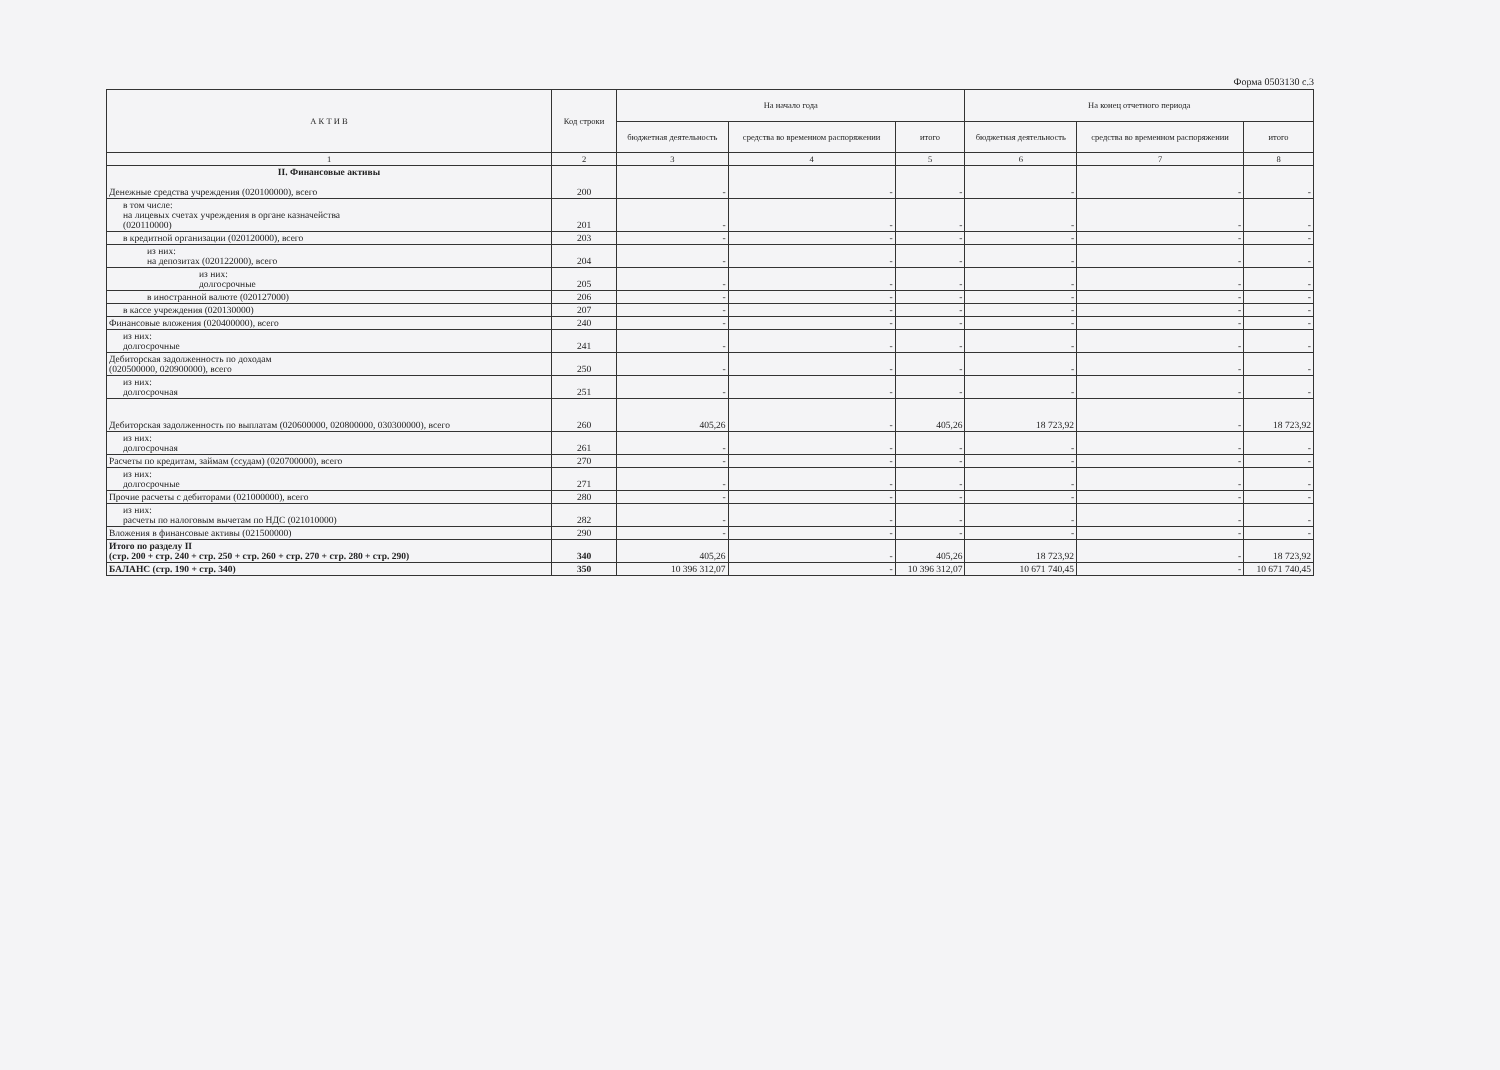Форма 0503130 с.3
| А К Т И В | Код строки | На начало года | | | На конец отчетного периода | | |
| --- | --- | --- | --- | --- | --- | --- | --- |
| | | бюджетная деятельность | средства во временном распоряжении | итого | бюджетная деятельность | средства во временном распоряжении | итого |
| 1 | 2 | 3 | 4 | 5 | 6 | 7 | 8 |
| II. Финансовые активы Денежные средства учреждения (020100000), всего | 200 | - | - | - | - | - | - |
| в том числе: на лицевых счетах учреждения в органе казначейства (020110000) | 201 | - | - | - | - | - | - |
| в кредитной организации (020120000), всего | 203 | - | - | - | - | - | - |
| из них: на депозитах (020122000), всего | 204 | - | - | - | - | - | - |
| из них: долгосрочные | 205 | - | - | - | - | - | - |
| в иностранной валюте (020127000) | 206 | - | - | - | - | - | - |
| в кассе учреждения (020130000) | 207 | - | - | - | - | - | - |
| Финансовые вложения (020400000), всего | 240 | - | - | - | - | - | - |
| из них: долгосрочные | 241 | - | - | - | - | - | - |
| Дебиторская задолженность по доходам (020500000, 020900000), всего | 250 | - | - | - | - | - | - |
| из них: долгосрочная | 251 | - | - | - | - | - | - |
| Дебиторская задолженность по выплатам (020600000, 020800000, 030300000), всего | 260 | 405,26 | - | 405,26 | 18 723,92 | - | 18 723,92 |
| из них: долгосрочная | 261 | - | - | - | - | - | - |
| Расчеты по кредитам, займам (ссудам) (020700000), всего | 270 | - | - | - | - | - | - |
| из них: долгосрочные | 271 | - | - | - | - | - | - |
| Прочие расчеты с дебиторами (021000000), всего | 280 | - | - | - | - | - | - |
| из них: расчеты по налоговым вычетам по НДС (021010000) | 282 | - | - | - | - | - | - |
| Вложения в финансовые активы (021500000) | 290 | - | - | - | - | - | - |
| Итого по разделу II (стр. 200 + стр. 240 + стр. 250 + стр. 260 + стр. 270 + стр. 280 + стр. 290) | 340 | 405,26 | - | 405,26 | 18 723,92 | - | 18 723,92 |
| БАЛАНС (стр. 190 + стр. 340) | 350 | 10 396 312,07 | - | 10 396 312,07 | 10 671 740,45 | - | 10 671 740,45 |